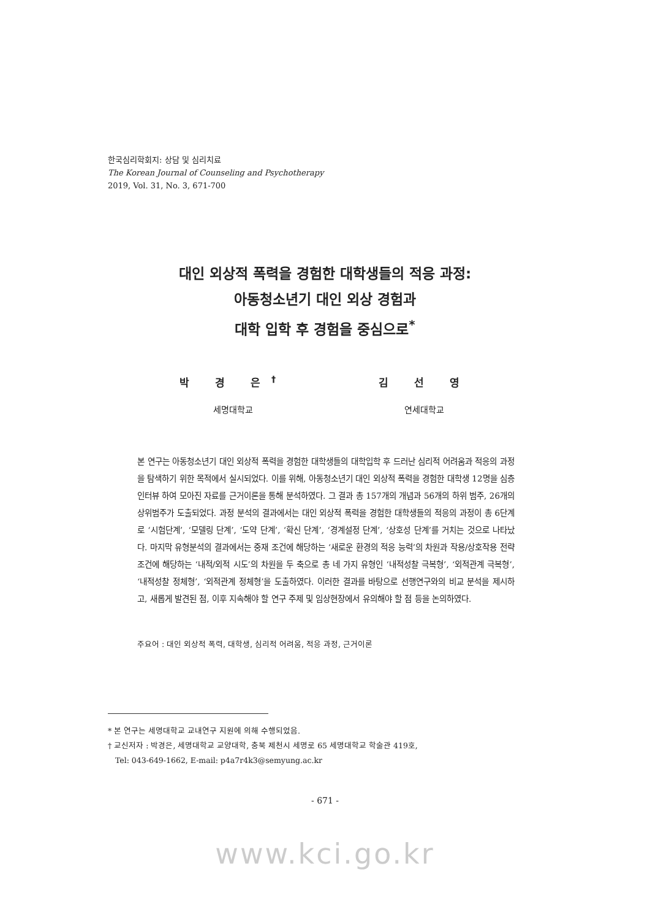한국심리학회지: 상담 및 심리치료
The Korean Journal of Counseling and Psychotherapy
2019, Vol. 31, No. 3, 671-700
대인 외상적 폭력을 경험한 대학생들의 적응 과정:
아동청소년기 대인 외상 경험과
대학 입학 후 경험을 중심으로<sup>*</sup>
박 경 은<sup>†</sup>
세명대학교
김 선 영
연세대학교
본 연구는 아동청소년기 대인 외상적 폭력을 경험한 대학생들의 대학입학 후 드러난 심리적 어려움과 적응의 과정을 탐색하기 위한 목적에서 실시되었다. 이를 위해, 아동청소년기 대인 외상적 폭력을 경험한 대학생 12명을 심층인터뷰 하여 모아진 자료를 근거이론을 통해 분석하였다. 그 결과 총 157개의 개념과 56개의 하위 범주, 26개의 상위범주가 도출되었다. 과정 분석의 결과에서는 대인 외상적 폭력을 경험한 대학생들의 적응의 과정이 총 6단계로 ‘시험단계’, ‘모델링 단계’, ‘도약 단계’, ‘확신 단계’, ‘경계설정 단계’, ‘상호성 단계’를 거치는 것으로 나타났다. 마지막 유형분석의 결과에서는 중재 조건에 해당하는 ‘새로운 환경의 적응 능력’의 차원과 작용/상호작용 전략 조건에 해당하는 ‘내적/외적 시도’의 차원을 두 축으로 총 네 가지 유형인 ‘내적성찰 극복형’, ‘외적관계 극복형’, ‘내적성찰 정체형’, ‘외적관계 정체형’을 도출하였다. 이러한 결과를 바탕으로 선행연구와의 비교 분석을 제시하고, 새롭게 발견된 점, 이후 지속해야 할 연구 주제 및 임상현장에서 유의해야 할 점 등을 논의하였다.
주요어 : 대인 외상적 폭력, 대학생, 심리적 어려움, 적응 과정, 근거이론
* 본 연구는 세명대학교 교내연구 지원에 의해 수행되었음.
† 교신저자 : 박경은, 세명대학교 교양대학, 충북 제천시 세명로 65 세명대학교 학술관 419호,
Tel: 043-649-1662, E-mail: p4a7r4k3@semyung.ac.kr
- 671 -
www.kci.go.kr